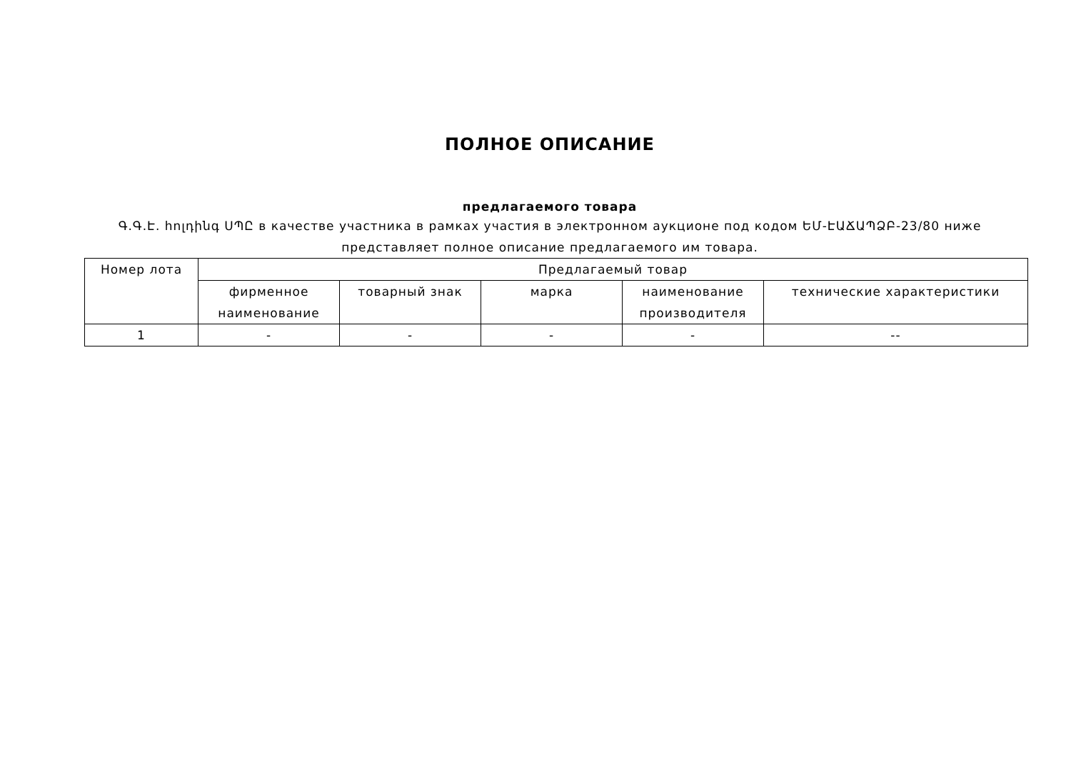ПОЛНОЕ ОПИСАНИЕ
предлагаемого товара
Գ.Գ.Է. հոլդինգ ՍՊԸ в качестве участника в рамках участия в электронном аукционе под кодом ԵՄ-ԷԱՃԱՊՁԲ-23/80 ниже представляет полное описание предлагаемого им товара.
| Номер лота | Предлагаемый товар | | | | |
| --- | --- | --- | --- | --- | --- |
| | фирменное наименование | товарный знак | марка | наименование производителя | технические характеристики |
| 1 | - | - | - | - | -- |